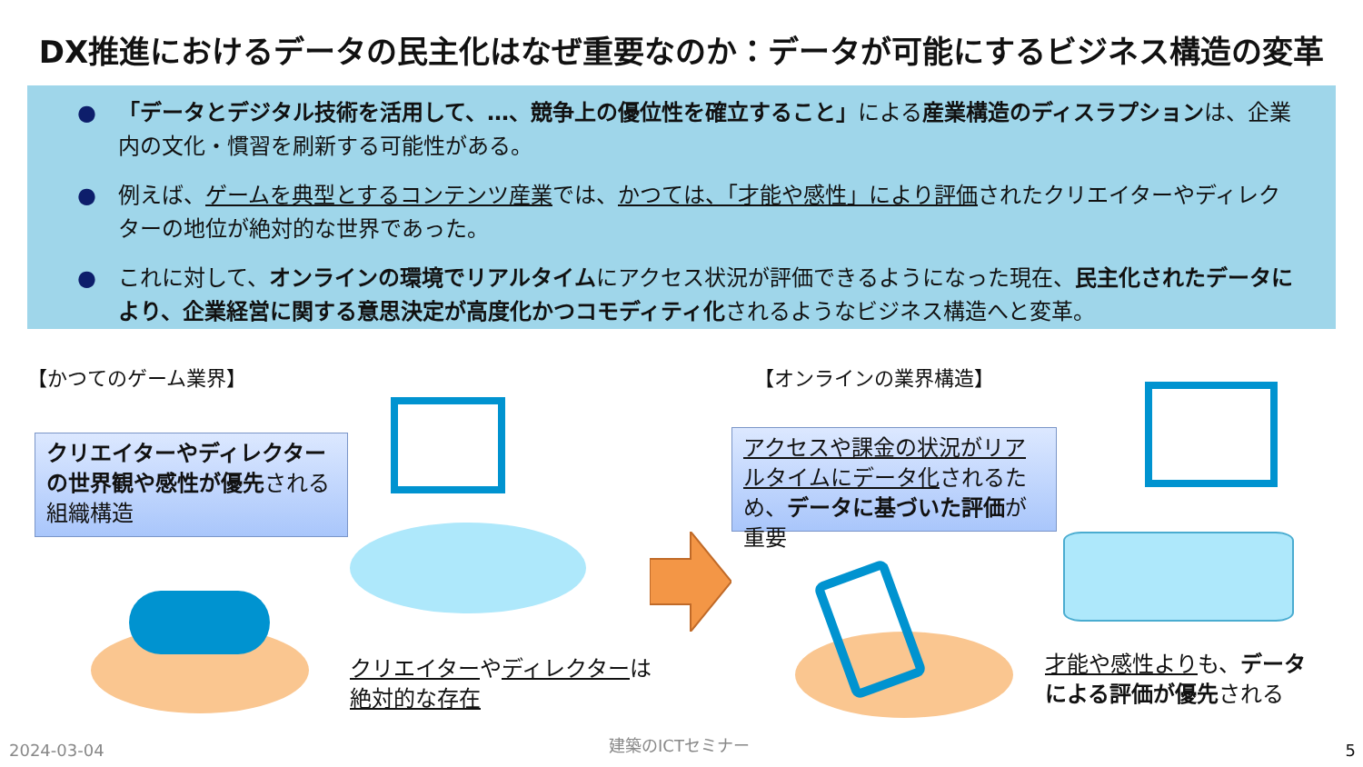DX推進におけるデータの民主化はなぜ重要なのか：データが可能にするビジネス構造の変革
● 「データとデジタル技術を活用して、…、競争上の優位性を確立すること」による産業構造のディスラプションは、企業内の文化・慣習を刷新する可能性がある。
● 例えば、ゲームを典型とするコンテンツ産業では、かつては、「才能や感性」により評価されたクリエイターやディレクターの地位が絶対的な世界であった。
● これに対して、オンラインの環境でリアルタイムにアクセス状況が評価できるようになった現在、民主化されたデータにより、企業経営に関する意思決定が高度化かつコモディティ化されるようなビジネス構造へと変革。
【かつてのゲーム業界】 【オンラインの業界構造】
クリエイターやディレクターの世界観や感性が優先される組織構造
アクセスや課金の状況がリアルタイムにデータ化されるため、データに基づいた評価が重要
クリエイターやディレクターは
絶対的な存在
才能や感性よりも、データ
による評価が優先される
2024-03-04 建築のICTセミナー 5